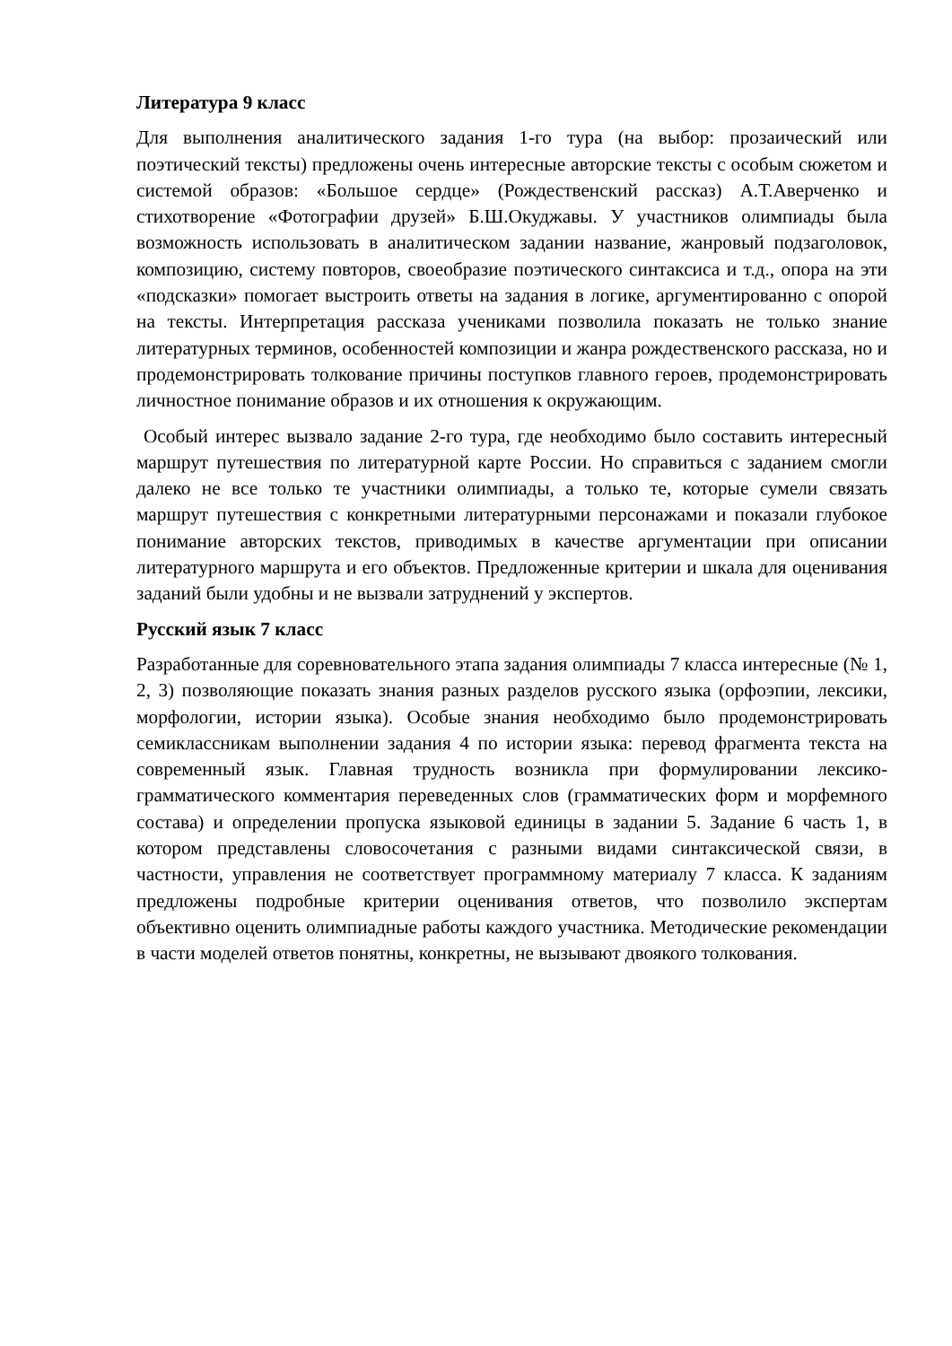Литература 9 класс
Для выполнения аналитического задания 1-го тура (на выбор: прозаический или поэтический тексты) предложены очень интересные авторские тексты с особым сюжетом и системой образов: «Большое сердце» (Рождественский рассказ) А.Т.Аверченко и стихотворение «Фотографии друзей» Б.Ш.Окуджавы. У участников олимпиады была возможность использовать в аналитическом задании название, жанровый подзаголовок, композицию, систему повторов, своеобразие поэтического синтаксиса и т.д., опора на эти «подсказки» помогает выстроить ответы на задания в логике, аргументированно с опорой на тексты. Интерпретация рассказа учениками позволила показать не только знание литературных терминов, особенностей композиции и жанра рождественского рассказа, но и продемонстрировать толкование причины поступков главного героев, продемонстрировать личностное понимание образов и их отношения к окружающим.
Особый интерес вызвало задание 2-го тура, где необходимо было составить интересный маршрут путешествия по литературной карте России. Но справиться с заданием смогли далеко не все только те участники олимпиады, а только те, которые сумели связать маршрут путешествия с конкретными литературными персонажами и показали глубокое понимание авторских текстов, приводимых в качестве аргументации при описании литературного маршрута и его объектов. Предложенные критерии и шкала для оценивания заданий были удобны и не вызвали затруднений у экспертов.
Русский язык 7 класс
Разработанные для соревновательного этапа задания олимпиады 7 класса интересные (№ 1, 2, 3) позволяющие показать знания разных разделов русского языка (орфоэпии, лексики, морфологии, истории языка). Особые знания необходимо было продемонстрировать семиклассникам выполнении задания 4 по истории языка: перевод фрагмента текста на современный язык. Главная трудность возникла при формулировании лексико-грамматического комментария переведенных слов (грамматических форм и морфемного состава) и определении пропуска языковой единицы в задании 5. Задание 6 часть 1, в котором представлены словосочетания с разными видами синтаксической связи, в частности, управления не соответствует программному материалу 7 класса. К заданиям предложены подробные критерии оценивания ответов, что позволило экспертам объективно оценить олимпиадные работы каждого участника. Методические рекомендации в части моделей ответов понятны, конкретны, не вызывают двоякого толкования.